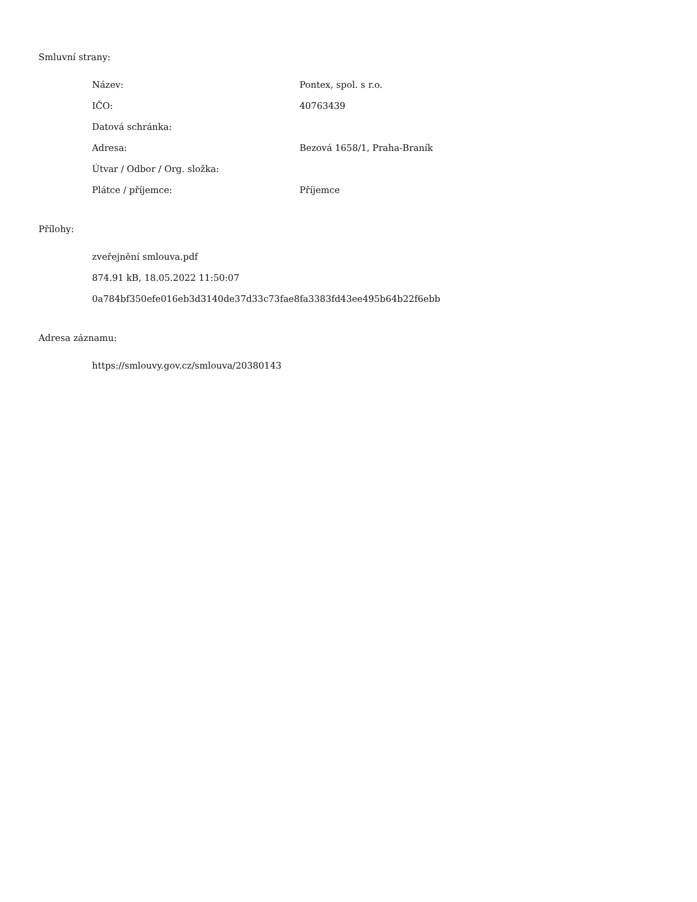Smluvní strany:
| Název: | Pontex, spol. s r.o. |
| IČO: | 40763439 |
| Datová schránka: | |
| Adresa: | Bezová 1658/1, Praha-Braník |
| Útvar / Odbor / Org. složka: | |
| Plátce / příjemce: | Příjemce |
Přílohy:
zveřejnění smlouva.pdf
874.91 kB, 18.05.2022 11:50:07
0a784bf350efe016eb3d3140de37d33c73fae8fa3383fd43ee495b64b22f6ebb
Adresa záznamu:
https://smlouvy.gov.cz/smlouva/20380143